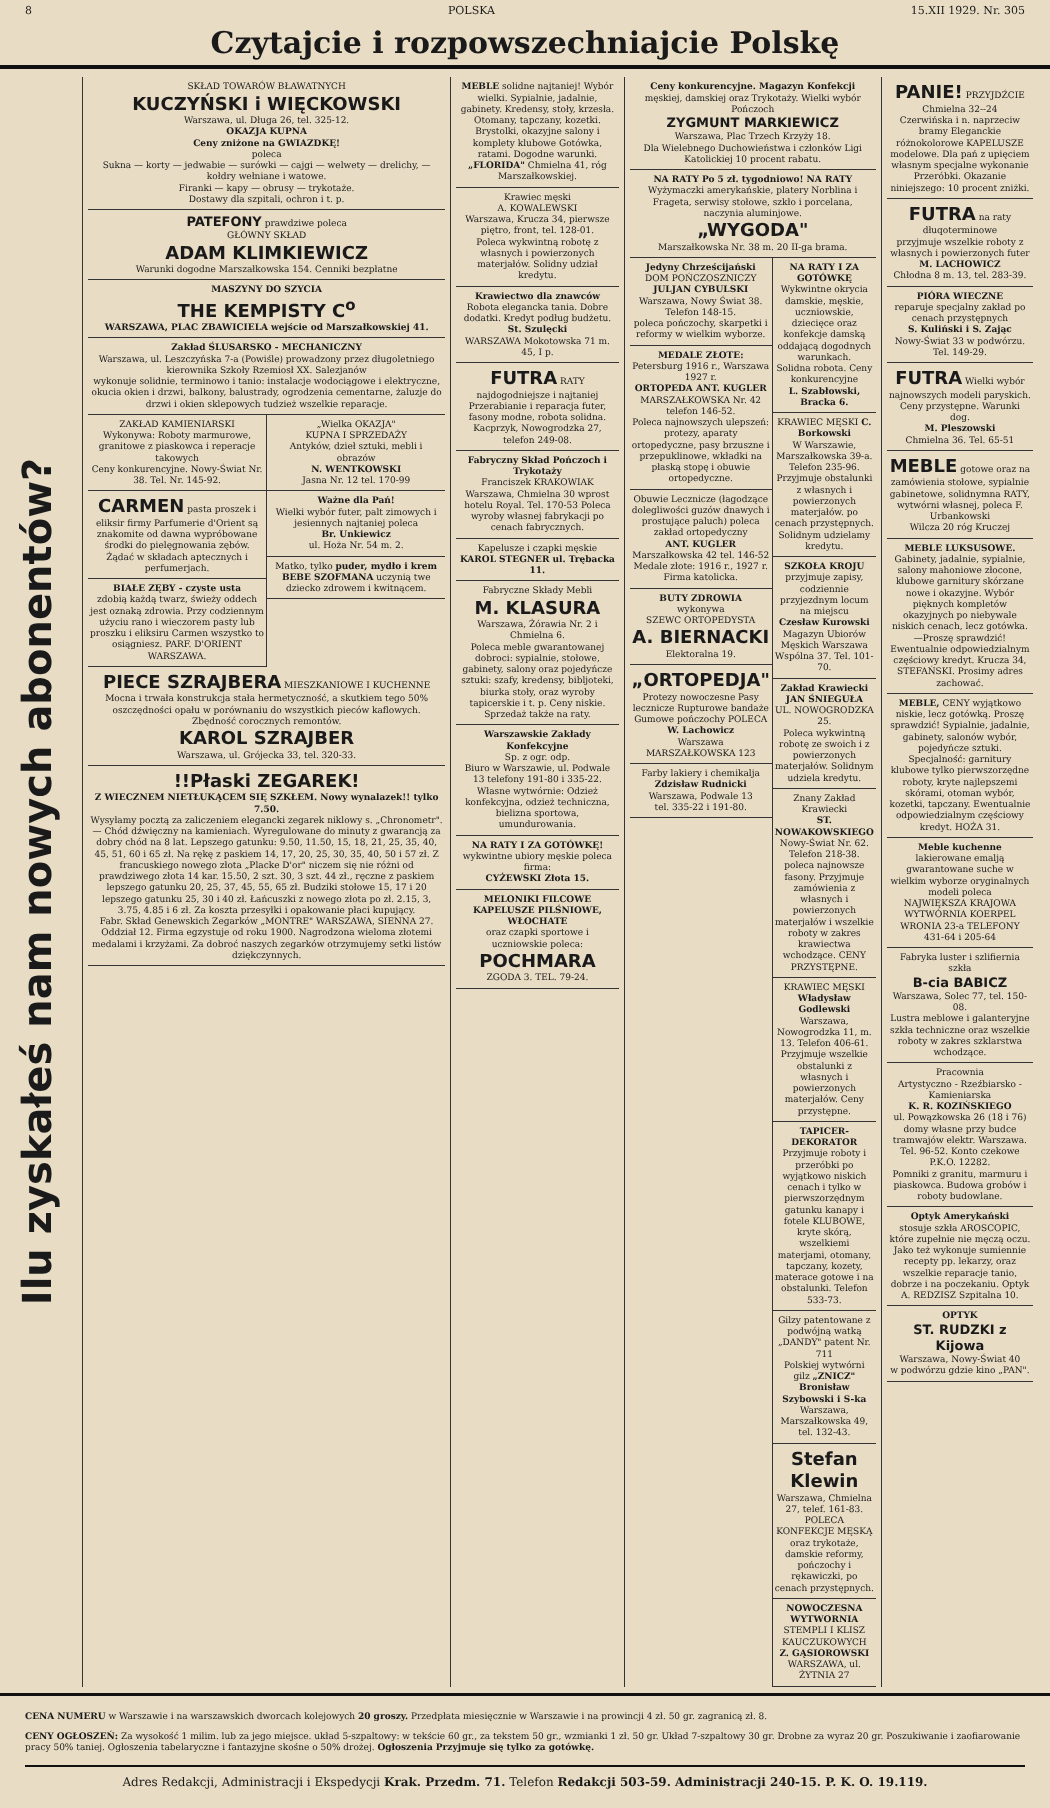8 POLSKA 15.XII 1929. Nr. 305
Czytajcie i rozpowszechniajcie Polskę
Ilu zyskałeś nam nowych abonentów?
SKŁAD TOWARÓW BŁAWATNYCH
KUCZYŃSKI i WIĘCKOWSKI
Warszawa, ul. Długa 26, tel. 325-12.
OKAZJA KUPNA
Ceny zniżone na GWIAZDKĘ!
poleca
Sukna — korty — jedwabie — surówki — cajgi — welwety — drelichy, — kołdry wełniane i watowe.
Firanki — kapy — obrusy — trykotaże.
Dostawy dla szpitali, ochron i t. p.
PATEFONY prawdziwe poleca
GŁÓWNY SKŁAD
ADAM KLIMKIEWICZ
Warunki dogodne Marszałkowska 154. Cenniki bezpłatne
MASZYNY DO SZYCIA
THE KEMPISTY C<sup>o</sup>
WARSZAWA, PLAC ZBAWICIELA wejście od Marszałkowskiej 41.
Zakład ŚLUSARSKO - MECHANICZNY
Warszawa, ul. Leszczyńska 7-a (Powiśle) prowadzony przez długoletniego kierownika Szkoły Rzemiosł XX. Salezjanów
wykonuje solidnie, terminowo i tanio: instalacje wodociągowe i elektryczne, okucia okien i drzwi, balkony, balustrady, ogrodzenia cementarne, żaluzje do drzwi i okien sklepowych tudzież wszelkie reparacje.
ZAKŁAD KAMIENIARSKI
Wykonywa: Roboty marmurowe, granitowe z piaskowca i reperacje takowych
Ceny konkurencyjne. Nowy-Świat Nr. 38. Tel. Nr. 145-92.
CARMEN pasta proszek i eliksir firmy Parfumerie d'Orient są znakomite od dawna wypróbowane środki do pielęgnowania zębów. Żądać w składach aptecznych i perfumerjach.
BIAŁE ZĘBY - czyste usta
zdobią każdą twarz, świeży oddech jest oznaką zdrowia. Przy codziennym użyciu rano i wieczorem pasty lub proszku i eliksiru Carmen wszystko to osiągniesz. PARF. D'ORIENT WARSZAWA.
„Wielka OKAZJA"
KUPNA I SPRZEDAŻY
Antyków, dzieł sztuki, mebli i obrazów
N. WENTKOWSKI
Jasna Nr. 12 tel. 170-99
Ważne dla Pań!
Wielki wybór futer, palt zimowych i jesiennych najtaniej poleca
Br. Unkiewicz
ul. Hoża Nr. 54 m. 2.
Matko, tylko puder, mydło i krem BEBE SZOFMANA uczynią twe dziecko zdrowem i kwitnącem.
PIECE SZRAJBERA MIESZKANIOWE I KUCHENNE
Mocna i trwała konstrukcja stała hermetyczność, a skutkiem tego 50% oszczędności opału w porównaniu do wszystkich pieców kaflowych. Zbędność corocznych remontów.
KAROL SZRAJBER
Warszawa, ul. Grójecka 33, tel. 320-33.
!!Płaski ZEGAREK!
Z WIECZNEM NIETŁUKĄCEM SIĘ SZKŁEM. Nowy wynalazek!! tylko 7.50.
Wysyłamy pocztą za zaliczeniem elegancki zegarek niklowy s. „Chronometr". — Chód dźwięczny na kamieniach. Wyregulowane do minuty z gwarancją za dobry chód na 8 lat. Lepszego gatunku: 9.50, 11.50, 15, 18, 21, 25, 35, 40, 45, 51, 60 i 65 zł. Na rękę z paskiem 14, 17, 20, 25, 30, 35, 40, 50 i 57 zł. Z francuskiego nowego złota „Placke D'or" niczem się nie różni od prawdziwego złota 14 kar. 15.50, 2 szt. 30, 3 szt. 44 zł., ręczne z paskiem lepszego gatunku 20, 25, 37, 45, 55, 65 zł. Budziki stołowe 15, 17 i 20 lepszego gatunku 25, 30 i 40 zł. Łańcuszki z nowego złota po zł. 2.15, 3, 3.75, 4.85 i 6 zł. Za koszta przesyłki i opakowanie płaci kupujący.
Fabr. Skład Genewskich Zegarków „MONTRE" WARSZAWA, SIENNA 27. Oddział 12. Firma egzystuje od roku 1900. Nagrodzona wieloma złotemi medalami i krzyżami. Za dobroć naszych zegarków otrzymujemy setki listów dziękczynnych.
MEBLE solidne najtaniej! Wybór wielki. Sypialnie, jadalnie, gabinety. Kredensy, stoły, krzesła. Otomany, tapczany, kozetki. Brystolki, okazyjne salony i komplety klubowe Gotówka, ratami. Dogodne warunki. „FLORIDA" Chmielna 41, róg Marszałkowskiej.
Krawiec męski
A. KOWALEWSKI
Warszawa, Krucza 34, pierwsze piętro, front, tel. 128-01.
Poleca wykwintną robotę z własnych i powierzonych materjałów. Solidny udział kredytu.
Krawiectwo dla znawców
Robota elegancka tania. Dobre dodatki. Kredyt podług budżetu.
St. Szulęcki
WARSZAWA Mokotowska 71 m. 45, I p.
FUTRA RATY najdogodniejsze i najtaniej Przerabianie i reparacja futer, fasony modne, robota solidna. Kacprzyk, Nowogrodzka 27, telefon 249-08.
Fabryczny Skład Pończoch i Trykotaży
Franciszek KRAKOWIAK
Warszawa, Chmielna 30 wprost hotelu Royal. Tel. 170-53 Poleca wyroby własnej fabrykacji po cenach fabrycznych.
Kapelusze i czapki męskie
KAROL STEGNER ul. Trębacka 11.
Fabryczne Składy Mebli
M. KLASURA
Warszawa, Żórawia Nr. 2 i Chmielna 6.
Poleca meble gwarantowanej dobroci: sypialnie, stołowe, gabinety, salony oraz pojedyńcze sztuki: szafy, kredensy, bibljoteki, biurka stoły, oraz wyroby tapicerskie i t. p. Ceny niskie. Sprzedaż także na raty.
Warszawskie Zakłady Konfekcyjne
Sp. z ogr. odp.
Biuro w Warszawie, ul. Podwale 13 telefony 191-80 i 335-22.
Własne wytwórnie: Odzież konfekcyjna, odzież techniczna, bielizna sportowa, umundurowania.
NA RATY I ZA GOTÓWKĘ!
wykwintne ubiory męskie poleca firma:
CYŻEWSKI Złota 15.
MELONIKI FILCOWE KAPELUSZE PILŚNIOWE, WŁOCHATE
oraz czapki sportowe i uczniowskie poleca:
POCHMARA
ZGODA 3. TEL. 79-24.
Ceny konkurencyjne. Magazyn Konfekcji męskiej, damskiej oraz Trykotaży. Wielki wybór Pończoch
ZYGMUNT MARKIEWICZ
Warszawa, Plac Trzech Krzyży 18.
Dla Wielebnego Duchowieństwa i członków Ligi Katolickiej 10 procent rabatu.
NA RATY Po 5 zł. tygodniowo! NA RATY
Wyżymaczki amerykańskie, platery Norblina i Frageta, serwisy stołowe, szkło i porcelana, naczynia aluminjowe.
„WYGODA"
Marszałkowska Nr. 38 m. 20 II-ga brama.
Jedyny Chrześcijański
DOM POŃCZOSZNICZY
JULJAN CYBULSKI
Warszawa, Nowy Świat 38. Telefon 148-15.
poleca pończochy, skarpetki i reformy w wielkim wyborze.
MEDALE ZŁOTE: Petersburg 1916 r., Warszawa 1927 r.
ORTOPEDA ANT. KUGLER
MARSZAŁKOWSKA Nr. 42 telefon 146-52.
Poleca najnowszych ulepszeń: protezy, aparaty ortopedyczne, pasy brzuszne i przepuklinowe, wkładki na płaską stopę i obuwie ortopedyczne.
Obuwie Lecznicze (łagodzące dolegliwości guzów dnawych i prostujące paluch) poleca zakład ortopedyczny
ANT. KUGLER
Marszałkowska 42 tel. 146-52
Medale złote: 1916 r., 1927 r.
Firma katolicka.
BUTY ZDROWIA
wykonywa
SZEWC ORTOPEDYSTA
A. BIERNACKI
Elektoralna 19.
„ORTOPEDJA"
Protezy nowoczesne Pasy lecznicze Rupturowe bandaże Gumowe pończochy POLECA
W. Lachowicz
Warszawa MARSZAŁKOWSKA 123
Farby lakiery i chemikalja
Zdzisław Rudnicki
Warszawa, Podwale 13
tel. 335-22 i 191-80.
NA RATY I ZA GOTÓWKĘ
Wykwintne okrycia damskie, męskie, uczniowskie, dziecięce oraz konfekcje damską oddającą dogodnych warunkach.
Solidna robota. Ceny konkurencyjne
L. Szabłowski, Bracka 6.
KRAWIEC MĘSKI C. Borkowski
W Warszawie, Marszałkowska 39-a. Telefon 235-96.
Przyjmuje obstalunki z własnych i powierzonych materjałów. po cenach przystępnych. Solidnym udzielamy kredytu.
SZKOŁA KROJU
przyjmuje zapisy, codziennie przyjezdnym locum na miejscu
Czesław Kurowski
Magazyn Ubiorów Męskich Warszawa
Wspólna 37. Tel. 101-70.
Zakład Krawiecki JAN ŚNIEGUŁA
UL. NOWOGRODZKA 25.
Poleca wykwintną robotę ze swoich i z powierzonych materjałów. Solidnym udziela kredytu.
Znany Zakład Krawiecki
ST. NOWAKOWSKIEGO
Nowy-Świat Nr. 62. Telefon 218-38.
poleca najnowsze fasony. Przyjmuje zamówienia z własnych i powierzonych materjałów i wszelkie roboty w zakres krawiectwa wchodzące. CENY PRZYSTĘPNE.
KRAWIEC MĘSKI
Władysław Godlewski
Warszawa, Nowogrodzka 11, m. 13. Telefon 406-61.
Przyjmuje wszelkie obstalunki z własnych i powierzonych materjałów. Ceny przystępne.
TAPICER-DEKORATOR
Przyjmuje roboty i przeróbki po wyjątkowo niskich cenach i tylko w pierwszorzędnym gatunku kanapy i fotele KLUBOWE, kryte skórą, wszelkiemi materjami, otomany, tapczany, kozety, materace gotowe i na obstalunki. Telefon 533-73.
Gilzy patentowane z podwójną watką „DANDY" patent Nr. 711
Polskiej wytwórni gilz „ZNICZ"
Bronisław Szybowski i S-ka
Warszawa, Marszałkowska 49, tel. 132-43.
Stefan Klewin
Warszawa, Chmielna 27, telef. 161-83.
POLECA KONFEKCJE MĘSKĄ oraz trykotaże, damskie reformy, pończochy i rękawiczki, po cenach przystępnych.
NOWOCZESNA WYTWORNIA
STEMPLI I KLISZ KAUCZUKOWYCH
Z. GĄSIOROWSKI
WARSZAWA, ul. ŻYTNIA 27
PANIE! PRZYJDŹCIE Chmielna 32--24
Czerwińska i n. naprzeciw bramy Eleganckie różnokolorowe KAPELUSZE modelowe. Dla pań z upięciem własnym specjalne wykonanie Przeróbki. Okazanie niniejszego: 10 procent zniżki.
FUTRA na raty dłuqoterminowe
przyjmuje wszelkie roboty z własnych i powierzonych futer
M. LACHOWICZ
Chłodna 8 m. 13, tel. 283-39.
PIÓRA WIECZNE
reparuje specjalny zakład po cenach przystępnych
S. Kuliński i S. Zając
Nowy-Świat 33 w podwórzu. Tel. 149-29.
FUTRA Wielki wybór najnowszych modeli paryskich. Ceny przystępne. Warunki dog.
M. Pleszowski
Chmielna 36. Tel. 65-51
MEBLE gotowe oraz na zamówienia stołowe, sypialnie gabinetowe, solidnymna RATY, wytwórni własnej, poleca F. Urbankowski
Wilcza 20 róg Kruczej
MEBLE LUKSUSOWE. Gabinety, jadalnie, sypialnie, salony mahoniowe złocone, klubowe garnitury skórzane nowe i okazyjne. Wybór pięknych kompletów okazyjnych po niebywale niskich cenach, lecz gotówka.—Proszę sprawdzić! Ewentualnie odpowiedzialnym częściowy kredyt. Krucza 34, STEFAŃSKI. Prosimy adres zachować.
MEBLE, CENY wyjątkowo niskie, lecz gotówką. Proszę sprawdzić! Sypialnie, jadalnie, gabinety, salonów wybór, pojedyńcze sztuki. Specjalność: garnitury klubowe tylko pierwszorzędne roboty, kryte najlepszemi skórami, otoman wybór, kozetki, tapczany. Ewentualnie odpowiedzialnym częściowy kredyt. HOŻA 31.
Meble kuchenne
lakierowane emalją gwarantowane suche w wielkim wyborze oryginalnych modeli poleca
NAJWIĘKSZA KRAJOWA WYTWÓRNIA KOERPEL WRONIA 23-a TELEFONY 431-64 i 205-64
Fabryka luster i szlifiernia szkła
B-cia BABICZ
Warszawa, Solec 77, tel. 150-08.
Lustra meblowe i galanteryjne szkła techniczne oraz wszelkie roboty w zakres szklarstwa wchodzące.
Pracownia
Artystyczno - Rzeźbiarsko - Kamieniarska
K. R. KOZIŃSKIEGO
ul. Powązkowska 26 (18 i 76) domy własne przy budce tramwajów elektr. Warszawa. Tel. 96-52. Konto czekowe P.K.O. 12282.
Pomniki z granitu, marmuru i piaskowca. Budowa grobów i roboty budowlane.
Optyk Amerykański
stosuje szkła AROSCOPIC, które zupełnie nie męczą oczu. Jako też wykonuje sumiennie recepty pp. lekarzy, oraz wszelkie reparacje tanio, dobrze i na poczekaniu. Optyk A. REDZISZ Szpitalna 10.
OPTYK
ST. RUDZKI z Kijowa
Warszawa, Nowy-Świat 40
w podwórzu gdzie kino „PAN".
CENA NUMERU w Warszawie i na warszawskich dworcach kolejowych 20 groszy. Przedpłata miesięcznie w Warszawie i na prowincji 4 zł. 50 gr. zagranicą zł. 8.
CENY OGŁOSZEŃ: Za wysokość 1 milim. lub za jego miejsce. układ 5-szpaltowy: w tekście 60 gr., za tekstem 50 gr., wzmianki 1 zł. 50 gr. Układ 7-szpaltowy 30 gr. Drobne za wyraz 20 gr. Poszukiwanie i zaofiarowanie pracy 50% taniej. Ogłoszenia tabelaryczne i fantazyjne skośne o 50% drożej. Ogłoszenia Przyjmuje się tylko za gotówkę.
Adres Redakcji, Administracji i Ekspedycji Krak. Przedm. 71. Telefon Redakcji 503-59. Administracji 240-15. P. K. O. 19.119.